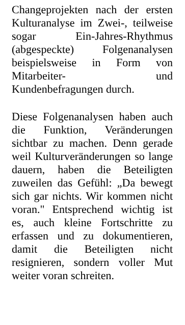Changeprojekten nach der ersten Kulturanalyse im Zwei-, teilweise sogar Ein-Jahres-Rhythmus (abgespeckte) Folgenanalysen beispielsweise in Form von Mitarbeiter- und Kundenbefragungen durch.
Diese Folgenanalysen haben auch die Funktion, Veränderungen sichtbar zu machen. Denn gerade weil Kulturveränderungen so lange dauern, haben die Beteiligten zuweilen das Gefühl: „Da bewegt sich gar nichts. Wir kommen nicht voran." Entsprechend wichtig ist es, auch kleine Fortschritte zu erfassen und zu dokumentieren, damit die Beteiligten nicht resignieren, sondern voller Mut weiter voran schreiten.